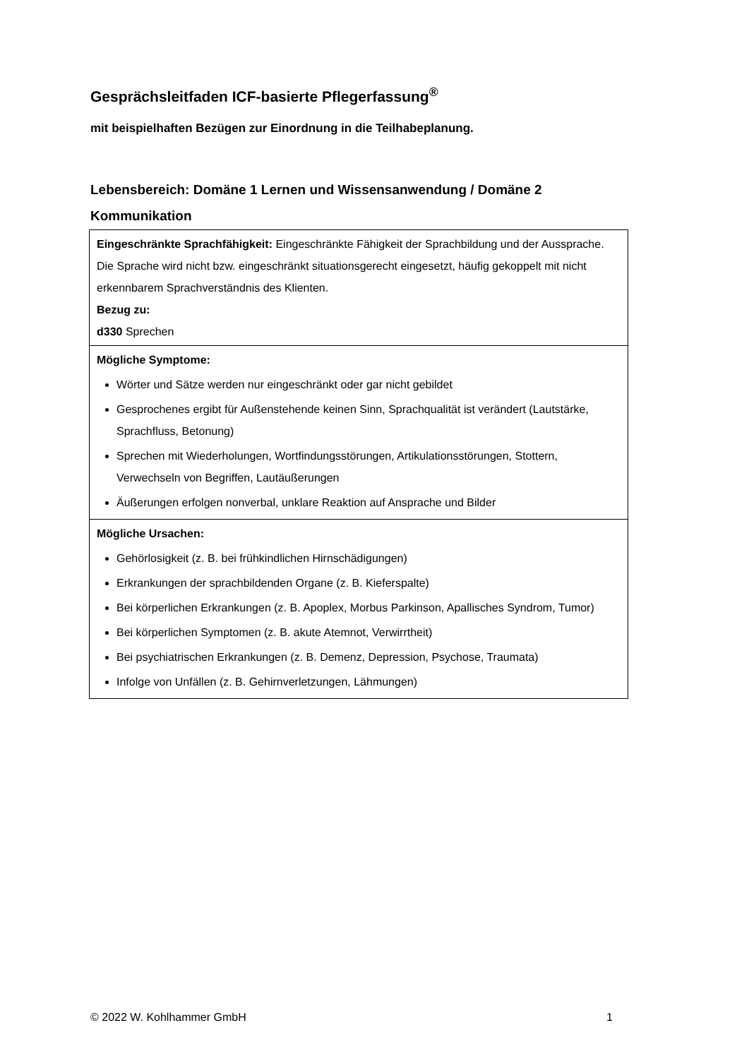Gesprächsleitfaden ICF-basierte Pflegerfassung<sup>®</sup>
mit beispielhaften Bezügen zur Einordnung in die Teilhabeplanung.
Lebensbereich: Domäne 1 Lernen und Wissensanwendung / Domäne 2 Kommunikation
| Eingeschränkte Sprachfähigkeit: Eingeschränkte Fähigkeit der Sprachbildung und der Aussprache. Die Sprache wird nicht bzw. eingeschränkt situationsgerecht eingesetzt, häufig gekoppelt mit nicht erkennbarem Sprachverständnis des Klienten. Bezug zu: d330 Sprechen |
| Mögliche Symptome: Wörter und Sätze werden nur eingeschränkt oder gar nicht gebildet Gesprochenes ergibt für Außenstehende keinen Sinn, Sprachqualität ist verändert (Lautstärke, Sprachfluss, Betonung) Sprechen mit Wiederholungen, Wortfindungsstörungen, Artikulationsstörungen, Stottern, Verwechseln von Begriffen, Lautäußerungen Äußerungen erfolgen nonverbal, unklare Reaktion auf Ansprache und Bilder |
| Mögliche Ursachen: Gehörlosigkeit (z. B. bei frühkindlichen Hirnschädigungen) Erkrankungen der sprachbildenden Organe (z. B. Kieferspalte) Bei körperlichen Erkrankungen (z. B. Apoplex, Morbus Parkinson, Apallisches Syndrom, Tumor) Bei körperlichen Symptomen (z. B. akute Atemnot, Verwirrtheit) Bei psychiatrischen Erkrankungen (z. B. Demenz, Depression, Psychose, Traumata) Infolge von Unfällen (z. B. Gehirnverletzungen, Lähmungen) |
© 2022 W. Kohlhammer GmbH 1